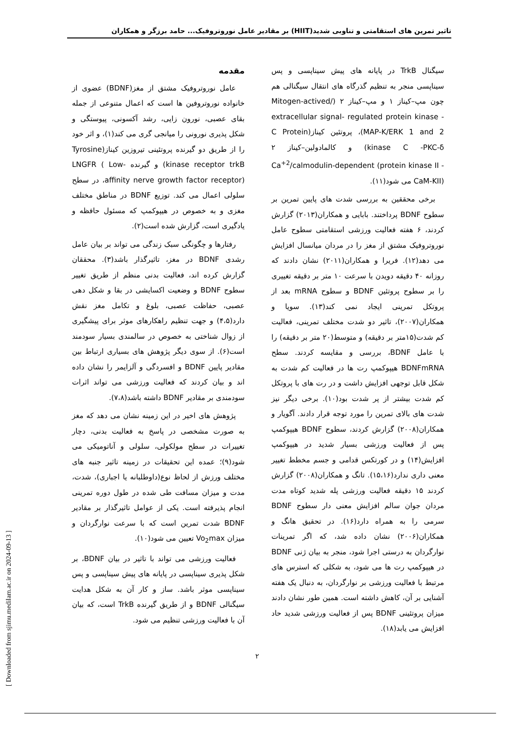تاثیر تمرین های استقامتی و تناوبی شدید(HIIT) بر مقادیر عامل نوروتروفیک... حامد برزگر و همکاران
مقدمه
عامل نوروتروفیک مشتق از مغز(BDNF) عضوی از خانواده نوروتروفین ها است که اعمال متنوعی از جمله بقای عصبی، نورون زایی، رشد آکسونی، پیوستگی و شکل پذیری نورونی را میانجی گری می کند(۱)، و اثر خود را از طریق دو گیرنده پروتئینی تیروزین کیناز(Tyrosine kinase receptor trkB) و گیرنده LNGFR ( Low-affinity nerve growth factor receptor)، در سطح سلولی اعمال می کند. توزیع BDNF در مناطق مختلف مغزی و به خصوص در هیپوکمپ که مسئول حافظه و یادگیری است، گزارش شده است(۲).
رفتارها و چگونگی سبک زندگی می تواند بر بیان عامل رشدی BDNF در مغز، تاثیرگذار باشد(۳). محققان گزارش کرده اند، فعالیت بدنی منظم از طریق تغییر سطوح BDNF و وضعیت اکسایشی در بقا و شکل دهی عصبی، حفاظت عصبی، بلوغ و تکامل مغز نقش دارد(۴،۵) و جهت تنظیم راهکارهای موثر برای پیشگیری از زوال شناختی به خصوص در سالمندی بسیار سودمند است(۶). از سوی دیگر پژوهش های بسیاری ارتباط بین مقادیر پایین BDNF و افسردگی و آلزایمر را نشان داده اند و بیان کردند که فعالیت ورزشی می تواند اثرات سودمندی بر مقادیر BDNF داشته باشد(۷،۸).
پژوهش های اخیر در این زمینه نشان می دهد که مغز به صورت مشخصی در پاسخ به فعالیت بدنی، دچار تغییرات در سطح مولکولی، سلولی و آناتومیکی می شود(۹)؛ عمده این تحقیقات در زمینه تاثیر جنبه های مختلف ورزش از لحاظ نوع(داوطلبانه یا اجباری)، شدت، مدت و میزان مسافت طی شده در طول دوره تمرینی انجام پذیرفته است. یکی از عوامل تاثیرگذار بر مقادیر BDNF شدت تمرین است که با سرعت نوارگردان و میزان Vo<sub>2</sub>max تعیین می شود(۱۰).
فعالیت ورزشی می تواند با تاثیر در بیان BDNF، بر شکل پذیری سیناپسی در پایانه های پیش سیناپسی و پس سیناپسی موثر باشد. ساز و کار آن به شکل هدایت سیگنالی BDNF و از طریق گیرنده TrkB است، که بیان آن با فعالیت ورزشی تنظیم می شود.
سیگنال TrkB در پایانه های پیش سیناپسی و پس سیناپسی منجر به تنظیم گذرگاه های انتقال سیگنالی هم چون مپ–کیناز ۱ و مپ–کیناز ۲ (Mitogen-actived/ extracellular signal- regulated protein kinase -MAP-K/ERK 1 and 2)، پروتئین کیناز(C Protein kinase C -PKC-δ) و کالمادولین–کیناز ۲ Ca<sup>+2</sup>/calmodulin-dependent (protein kinase II -CaM-KII) می شود(۱۱).
برخی محققین به بررسی شدت های پایین تمرین بر سطوح BDNF پرداختند. بابایی و همکاران(۲۰۱۳) گزارش کردند، ۶ هفته فعالیت ورزشی استقامتی سطوح عامل نوروتروفیک مشتق از مغز را در مردان میانسال افزایش می دهد(۱۲). فریرا و همکاران(۲۰۱۱) نشان دادند که روزانه ۴۰ دقیقه دویدن با سرعت ۱۰ متر بر دقیقه تغییری را بر سطوح پروتئین BDNF و سطوح mRNA بعد از پروتکل تمرینی ایجاد نمی کند(۱۳). سویا و همکاران(۲۰۰۷)، تاثیر دو شدت مختلف تمرینی، فعالیت کم شدت(۱۵متر بر دقیقه) و متوسط(۲۰ متر بر دقیقه) را با عامل BDNF، بررسی و مقایسه کردند. سطح BDNFmRNA هیپوکمپ رت ها در فعالیت کم شدت به شکل قابل توجهی افزایش داشت و در رت های با پروتکل کم شدت بیشتر از پر شدت بود(۱۰). برخی دیگر نیز شدت های بالای تمرین را مورد توجه قرار دادند. آگویار و همکاران(۲۰۰۸) گزارش کردند، سطوح BDNF هیپوکمپ پس از فعالیت ورزشی بسیار شدید در هیپوکمپ افزایش(۱۴) و در کورتکس قدامی و جسم مخطط تغییر معنی داری ندارد(۱۵،۱۶). تانگ و همکاران(۲۰۰۸) گزارش کردند ۱۵ دقیقه فعالیت ورزشی پله شدید کوتاه مدت مردان جوان سالم افزایش معنی دار سطوح BDNF سرمی را به همراه دارد(۱۶). در تحقیق هانگ و همکاران(۲۰۰۶) نشان داده شد، که اگر تمرینات نوارگردان به درستی اجرا شود، منجر به بیان ژنی BDNF در هیپوکمپ رت ها می شود، به شکلی که استرس های مرتبط با فعالیت ورزشی بر نوارگردان، به دنبال یک هفته آشنایی بر آن، کاهش داشته است. همین طور نشان دادند میزان پروتئینی BDNF پس از فعالیت ورزشی شدید حاد افزایش می یابد(۱۸).
۲
[ Downloaded from sjimu.medilam.ac.ir on 2024-09-13 ]